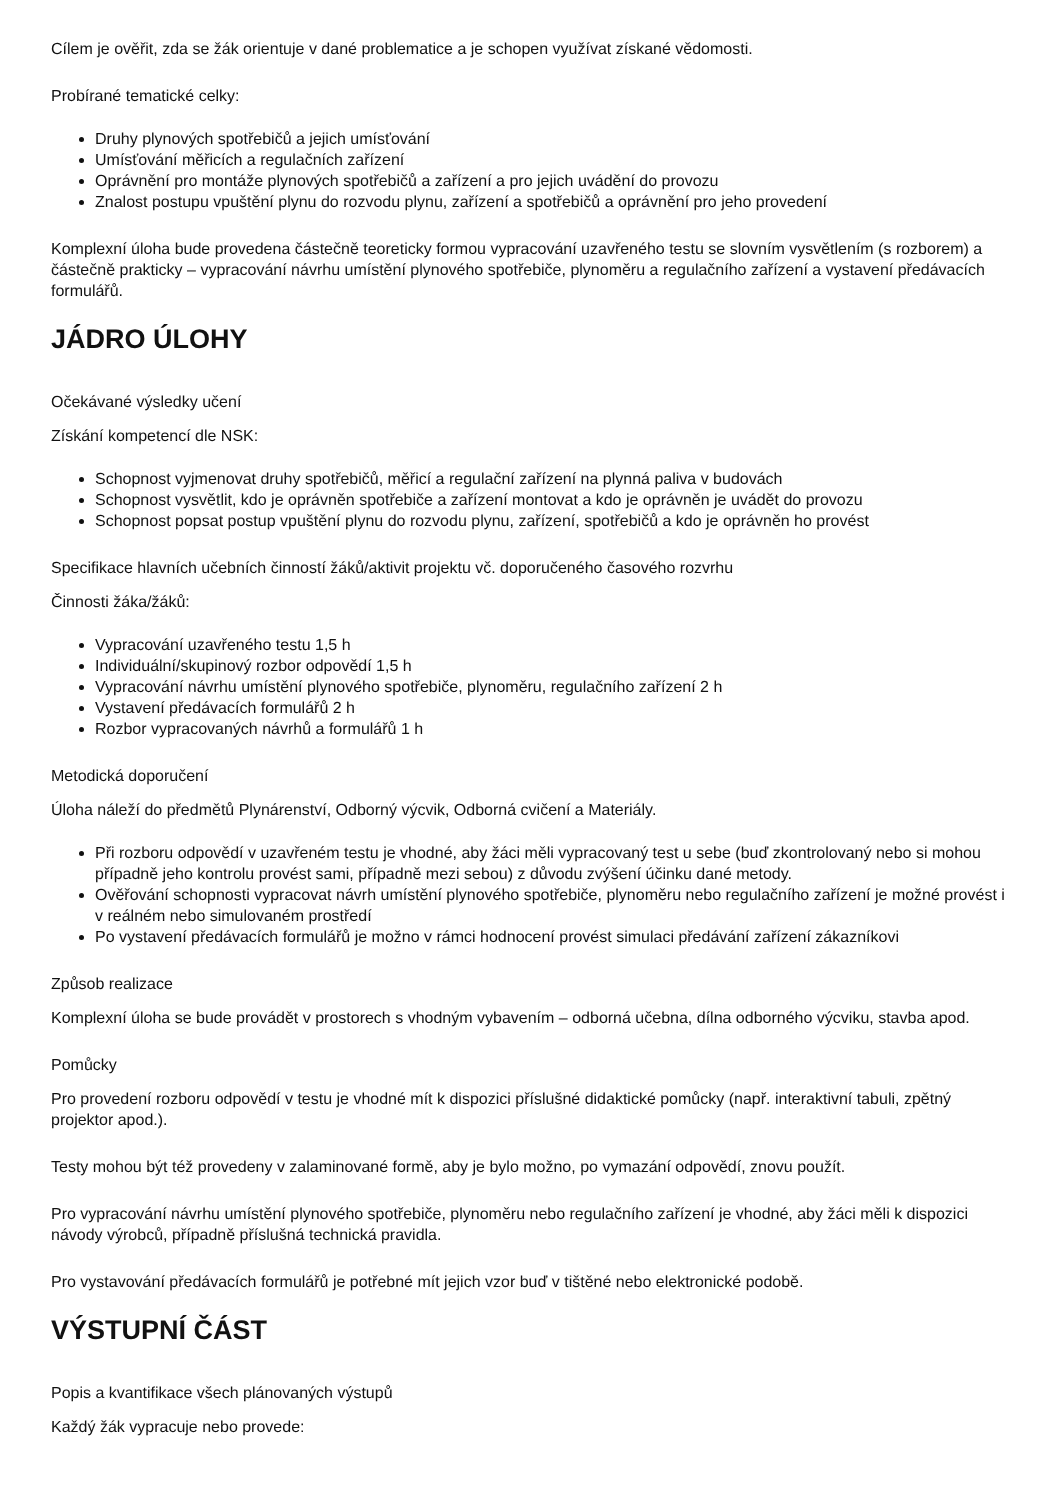Cílem je ověřit, zda se žák orientuje v dané problematice a je schopen využívat získané vědomosti.
Probírané tematické celky:
Druhy plynových spotřebičů a jejich umísťování
Umísťování měřicích a regulačních zařízení
Oprávnění pro montáže plynových spotřebičů a zařízení a pro jejich uvádění do provozu
Znalost postupu vpuštění plynu do rozvodu plynu, zařízení a spotřebičů a oprávnění pro jeho provedení
Komplexní úloha bude provedena částečně teoreticky formou vypracování uzavřeného testu se slovním vysvětlením (s rozborem) a částečně prakticky – vypracování návrhu umístění plynového spotřebiče, plynoměru a regulačního zařízení a vystavení předávacích formulářů.
JÁDRO ÚLOHY
Očekávané výsledky učení
Získání kompetencí dle NSK:
Schopnost vyjmenovat druhy spotřebičů, měřicí a regulační zařízení na plynná paliva v budovách
Schopnost vysvětlit, kdo je oprávněn spotřebiče a zařízení montovat a kdo je oprávněn je uvádět do provozu
Schopnost popsat postup vpuštění plynu do rozvodu plynu, zařízení, spotřebičů a kdo je oprávněn ho provést
Specifikace hlavních učebních činností žáků/aktivit projektu vč. doporučeného časového rozvrhu
Činnosti žáka/žáků:
Vypracování uzavřeného testu 1,5 h
Individuální/skupinový rozbor odpovědí 1,5 h
Vypracování návrhu umístění plynového spotřebiče, plynoměru, regulačního zařízení 2 h
Vystavení předávacích formulářů 2 h
Rozbor vypracovaných návrhů a formulářů 1 h
Metodická doporučení
Úloha náleží do předmětů Plynárenství, Odborný výcvik, Odborná cvičení a Materiály.
Při rozboru odpovědí v uzavřeném testu je vhodné, aby žáci měli vypracovaný test u sebe (buď zkontrolovaný nebo si mohou případně jeho kontrolu provést sami, případně mezi sebou) z důvodu zvýšení účinku dané metody.
Ověřování schopnosti vypracovat návrh umístění plynového spotřebiče, plynoměru nebo regulačního zařízení je možné provést i v reálném nebo simulovaném prostředí
Po vystavení předávacích formulářů je možno v rámci hodnocení provést simulaci předávání zařízení zákazníkovi
Způsob realizace
Komplexní úloha se bude provádět v prostorech s vhodným vybavením – odborná učebna, dílna odborného výcviku, stavba apod.
Pomůcky
Pro provedení rozboru odpovědí v testu je vhodné mít k dispozici příslušné didaktické pomůcky (např. interaktivní tabuli, zpětný projektor apod.).
Testy mohou být též provedeny v zalaminované formě, aby je bylo možno, po vymazání odpovědí, znovu použít.
Pro vypracování návrhu umístění plynového spotřebiče, plynoměru nebo regulačního zařízení je vhodné, aby žáci měli k dispozici návody výrobců, případně příslušná technická pravidla.
Pro vystavování předávacích formulářů je potřebné mít jejich vzor buď v tištěné nebo elektronické podobě.
VÝSTUPNÍ ČÁST
Popis a kvantifikace všech plánovaných výstupů
Každý žák vypracuje nebo provede: